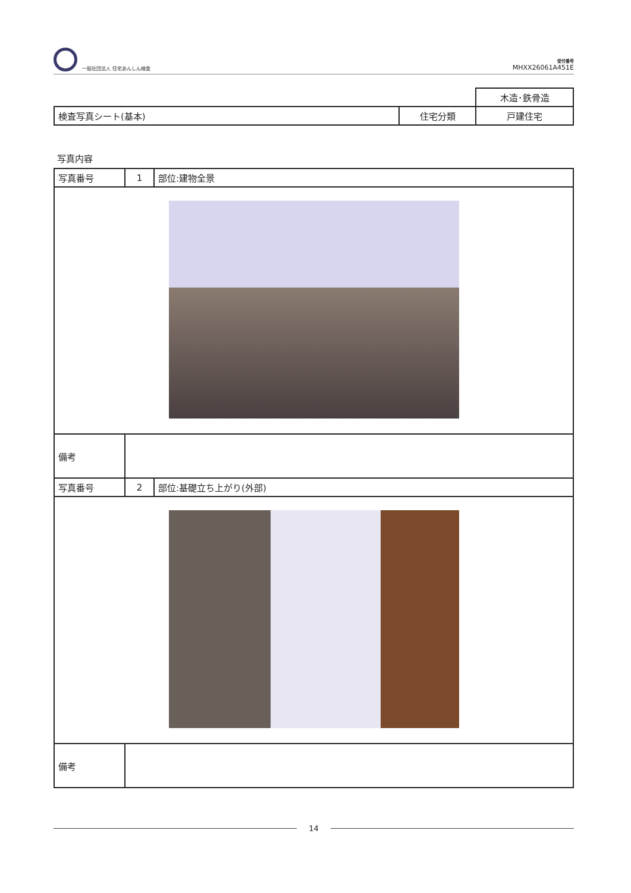一般社団法人 住宅あんしん検査
受付番号
MHXX26061A451E
| | | 木造･鉄骨造 |
| 検査写真シート(基本) | 住宅分類 | 戸建住宅 |
写真内容
| 写真番号 | 1 | 部位:建物全景 |
| 備考 | | |
| 写真番号 | 2 | 部位:基礎立ち上がり(外部) |
| 備考 | | |
14